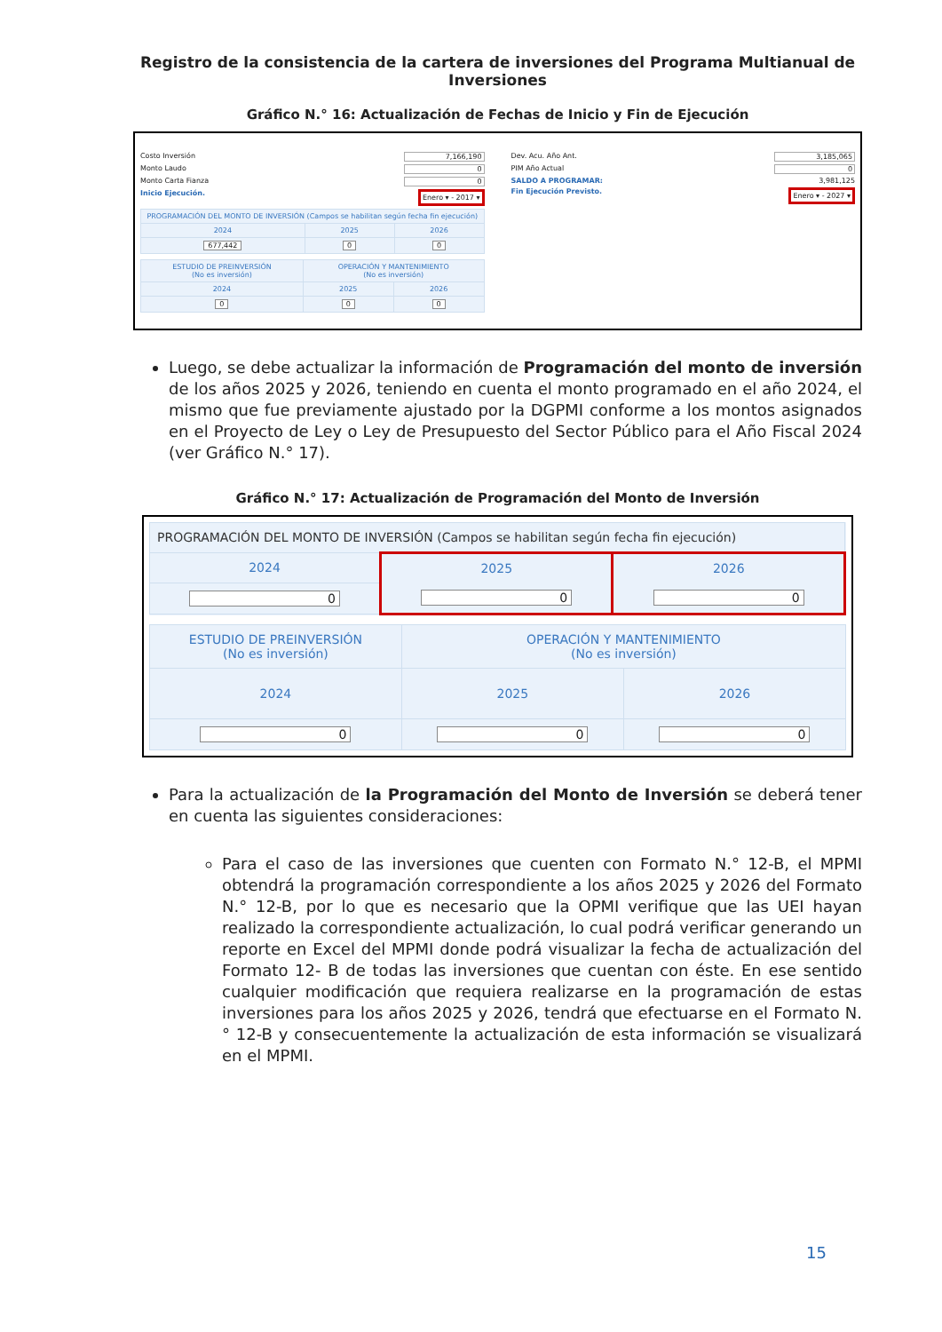Registro de la consistencia de la cartera de inversiones del Programa Multianual de Inversiones
Gráfico N.° 16: Actualización de Fechas de Inicio y Fin de Ejecución
Costo Inversión 7,166,190
Monto Laudo 0
Monto Carta Fianza 0
Inicio Ejecución. Enero ▾ - 2017 ▾
| PROGRAMACIÓN DEL MONTO DE INVERSIÓN (Campos se habilitan según fecha fin ejecución) | | |
| --- | --- | --- |
| 2024 | 2025 | 2026 |
| 677,442 | 0 | 0 |
| ESTUDIO DE PREINVERSIÓN (No es inversión) | OPERACIÓN Y MANTENIMIENTO (No es inversión) | |
| --- | --- | --- |
| 2024 | 2025 | 2026 |
| 0 | 0 | 0 |
Dev. Acu. Año Ant. 3,185,065
PIM Año Actual 0
SALDO A PROGRAMAR: 3,981,125
Fin Ejecución Previsto. Enero ▾ - 2027 ▾
Luego, se debe actualizar la información de Programación del monto de inversión de los años 2025 y 2026, teniendo en cuenta el monto programado en el año 2024, el mismo que fue previamente ajustado por la DGPMI conforme a los montos asignados en el Proyecto de Ley o Ley de Presupuesto del Sector Público para el Año Fiscal 2024 (ver Gráfico N.° 17).
Gráfico N.° 17: Actualización de Programación del Monto de Inversión
| PROGRAMACIÓN DEL MONTO DE INVERSIÓN (Campos se habilitan según fecha fin ejecución) | | |
| --- | --- | --- |
| 2024 | 2025 | 2026 |
| 0 | 0 | 0 |
| ESTUDIO DE PREINVERSIÓN (No es inversión) | OPERACIÓN Y MANTENIMIENTO (No es inversión) | |
| --- | --- | --- |
| 2024 | 2025 | 2026 |
| 0 | 0 | 0 |
Para la actualización de la Programación del Monto de Inversión se deberá tener en cuenta las siguientes consideraciones:
Para el caso de las inversiones que cuenten con Formato N.° 12-B, el MPMI obtendrá la programación correspondiente a los años 2025 y 2026 del Formato N.° 12-B, por lo que es necesario que la OPMI verifique que las UEI hayan realizado la correspondiente actualización, lo cual podrá verificar generando un reporte en Excel del MPMI donde podrá visualizar la fecha de actualización del Formato 12- B de todas las inversiones que cuentan con éste. En ese sentido cualquier modificación que requiera realizarse en la programación de estas inversiones para los años 2025 y 2026, tendrá que efectuarse en el Formato N.° 12-B y consecuentemente la actualización de esta información se visualizará en el MPMI.
15